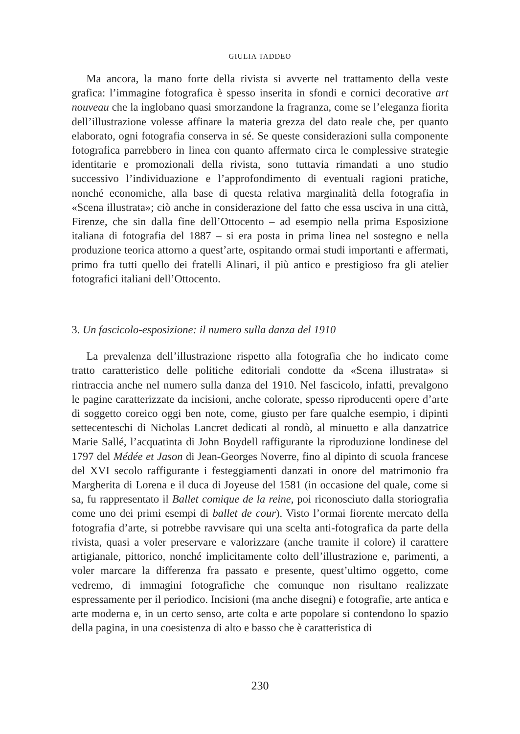GIULIA TADDEO
Ma ancora, la mano forte della rivista si avverte nel trattamento della veste grafica: l’immagine fotografica è spesso inserita in sfondi e cornici decorative art nouveau che la inglobano quasi smorzandone la fragranza, come se l’eleganza fiorita dell’illustrazione volesse affinare la materia grezza del dato reale che, per quanto elaborato, ogni fotografia conserva in sé. Se queste considerazioni sulla componente fotografica parrebbero in linea con quanto affermato circa le complessive strategie identitarie e promozionali della rivista, sono tuttavia rimandati a uno studio successivo l’individuazione e l’approfondimento di eventuali ragioni pratiche, nonché economiche, alla base di questa relativa marginalità della fotografia in «Scena illustrata»; ciò anche in considerazione del fatto che essa usciva in una città, Firenze, che sin dalla fine dell’Ottocento – ad esempio nella prima Esposizione italiana di fotografia del 1887 – si era posta in prima linea nel sostegno e nella produzione teorica attorno a quest’arte, ospitando ormai studi importanti e affermati, primo fra tutti quello dei fratelli Alinari, il più antico e prestigioso fra gli atelier fotografici italiani dell’Ottocento.
3. Un fascicolo-esposizione: il numero sulla danza del 1910
La prevalenza dell’illustrazione rispetto alla fotografia che ho indicato come tratto caratteristico delle politiche editoriali condotte da «Scena illustrata» si rintraccia anche nel numero sulla danza del 1910. Nel fascicolo, infatti, prevalgono le pagine caratterizzate da incisioni, anche colorate, spesso riproducenti opere d’arte di soggetto coreico oggi ben note, come, giusto per fare qualche esempio, i dipinti settecenteschi di Nicholas Lancret dedicati al rondò, al minuetto e alla danzatrice Marie Sallé, l’acquatinta di John Boydell raffigurante la riproduzione londinese del 1797 del Médée et Jason di Jean-Georges Noverre, fino al dipinto di scuola francese del XVI secolo raffigurante i festeggiamenti danzati in onore del matrimonio fra Margherita di Lorena e il duca di Joyeuse del 1581 (in occasione del quale, come si sa, fu rappresentato il Ballet comique de la reine, poi riconosciuto dalla storiografia come uno dei primi esempi di ballet de cour). Visto l’ormai fiorente mercato della fotografia d’arte, si potrebbe ravvisare qui una scelta anti-fotografica da parte della rivista, quasi a voler preservare e valorizzare (anche tramite il colore) il carattere artigianale, pittorico, nonché implicitamente colto dell’illustrazione e, parimenti, a voler marcare la differenza fra passato e presente, quest’ultimo oggetto, come vedremo, di immagini fotografiche che comunque non risultano realizzate espressamente per il periodico. Incisioni (ma anche disegni) e fotografie, arte antica e arte moderna e, in un certo senso, arte colta e arte popolare si contendono lo spazio della pagina, in una coesistenza di alto e basso che è caratteristica di
230